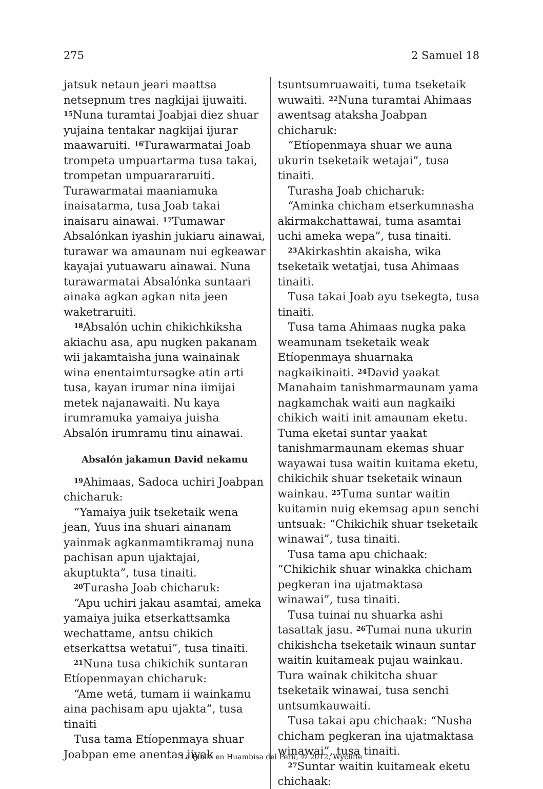275 2 Samuel 18
jatsuk netaun jeari maattsa netsepnum tres nagkijai ijuwaiti. <sup>15</sup>Nuna turamtai Joabjai diez shuar yujaina tentakar nagkijai ijurar maawaruiti. <sup>16</sup>Turawarmatai Joab trompeta umpuartarma tusa takai, trompetan umpuarararuiti. Turawarmatai maaniamuka inaisatarma, tusa Joab takai inaisaru ainawai. <sup>17</sup>Tumawar Absalónkan iyashin jukiaru ainawai, turawar wa amaunam nui egkeawar kayajai yutuawaru ainawai. Nuna turawarmatai Absalónka suntaari ainaka agkan agkan nita jeen waketraruiti.
<sup>18</sup> Absalón uchin chikichkiksha akiachu asa, apu nugken pakanam wii jakamtaisha juna wainainak wina enentaimtursagke atin arti tusa, kayan irumar nina iimijai metek najanawaiti. Nu kaya irumramuka yamaiya juisha Absalón irumramu tinu ainawai.
Absalón jakamun David nekamu
<sup>19</sup> Ahimaas, Sadoca uchiri Joabpan chicharuk:
“Yamaiya juik tseketaik wena jean, Yuus ina shuari ainanam yainmak agkanmamtikramaj nuna pachisan apun ujaktajai, akuptukta”, tusa tinaiti.
<sup>20</sup> Turasha Joab chicharuk:
“Apu uchiri jakau asamtai, ameka yamaiya juika etserkattsamka wechattame, antsu chikich etserkattsa wetatui”, tusa tinaiti.
<sup>21</sup> Nuna tusa chikichik suntaran Etíopenmayan chicharuk:
“Ame wetá, tumam ii wainkamu aina pachisam apu ujakta”, tusa tinaiti
Tusa tama Etíopenmaya shuar Joabpan eme anentas iiyak
tsuntsumruawaiti, tuma tseketaik wuwaiti. <sup>22</sup>Nuna turamtai Ahimaas awentsag ataksha Joabpan chicharuk:
“Etíopenmaya shuar we auna ukurin tseketaik wetajai”, tusa tinaiti.
Turasha Joab chicharuk:
“Aminka chicham etserkumnasha akirmakchattawai, tuma asamtai uchi ameka wepa”, tusa tinaiti.
<sup>23</sup> Akirkashtin akaisha, wika tseketaik wetatjai, tusa Ahimaas tinaiti.
Tusa takai Joab ayu tsekegta, tusa tinaiti.
Tusa tama Ahimaas nugka paka weamunam tseketaik weak Etíopenmaya shuarnaka nagkaikinaiti. <sup>24</sup>David yaakat Manahaim tanishmarmaunam yama nagkamchak waiti aun nagkaiki chikich waiti init amaunam eketu. Tuma eketai suntar yaakat tanishmarmaunam ekemas shuar wayawai tusa waitin kuitama eketu, chikichik shuar tseketaik winaun wainkau. <sup>25</sup>Tuma suntar waitin kuitamin nuig ekemsag apun senchi untsuak: “Chikichik shuar tseketaik winawai”, tusa tinaiti.
Tusa tama apu chichaak: “Chikichik shuar winakka chicham pegkeran ina ujatmaktasa winawai”, tusa tinaiti.
Tusa tuinai nu shuarka ashi tasattak jasu. <sup>26</sup>Tumai nuna ukurin chikishcha tseketaik winaun suntar waitin kuitameak pujau wainkau. Tura wainak chikitcha shuar tseketaik winawai, tusa senchi untsumkauwaiti.
Tusa takai apu chichaak: “Nusha chicham pegkeran ina ujatmaktasa winawai”, tusa tinaiti.
<sup>27</sup> Suntar waitin kuitameak eketu chichaak:
La Biblia en Huambisa del Perú, © 2012, Wycliffe